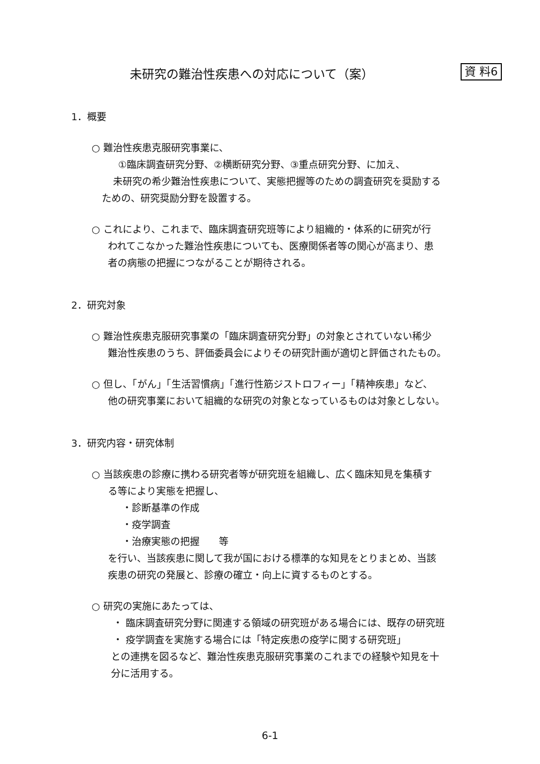未研究の難治性疾患への対応について（案）
資 料6
1．概要
○ 難治性疾患克服研究事業に、
①臨床調査研究分野、②横断研究分野、③重点研究分野、に加え、
未研究の希少難治性疾患について、実態把握等のための調査研究を奨励する
ための、研究奨励分野を設置する。
○ これにより、これまで、臨床調査研究班等により組織的・体系的に研究が行
われてこなかった難治性疾患についても、医療関係者等の関心が高まり、患
者の病態の把握につながることが期待される。
2．研究対象
○ 難治性疾患克服研究事業の「臨床調査研究分野」の対象とされていない稀少
難治性疾患のうち、評価委員会によりその研究計画が適切と評価されたもの。
○ 但し、「がん」「生活習慣病」「進行性筋ジストロフィー」「精神疾患」など、
他の研究事業において組織的な研究の対象となっているものは対象としない。
3．研究内容・研究体制
○ 当該疾患の診療に携わる研究者等が研究班を組織し、広く臨床知見を集積す
る等により実態を把握し、
・診断基準の作成
・疫学調査
・治療実態の把握　　等
を行い、当該疾患に関して我が国における標準的な知見をとりまとめ、当該
疾患の研究の発展と、診療の確立・向上に資するものとする。
○ 研究の実施にあたっては、
・ 臨床調査研究分野に関連する領域の研究班がある場合には、既存の研究班
・ 疫学調査を実施する場合には「特定疾患の疫学に関する研究班」
との連携を図るなど、難治性疾患克服研究事業のこれまでの経験や知見を十
分に活用する。
6-1